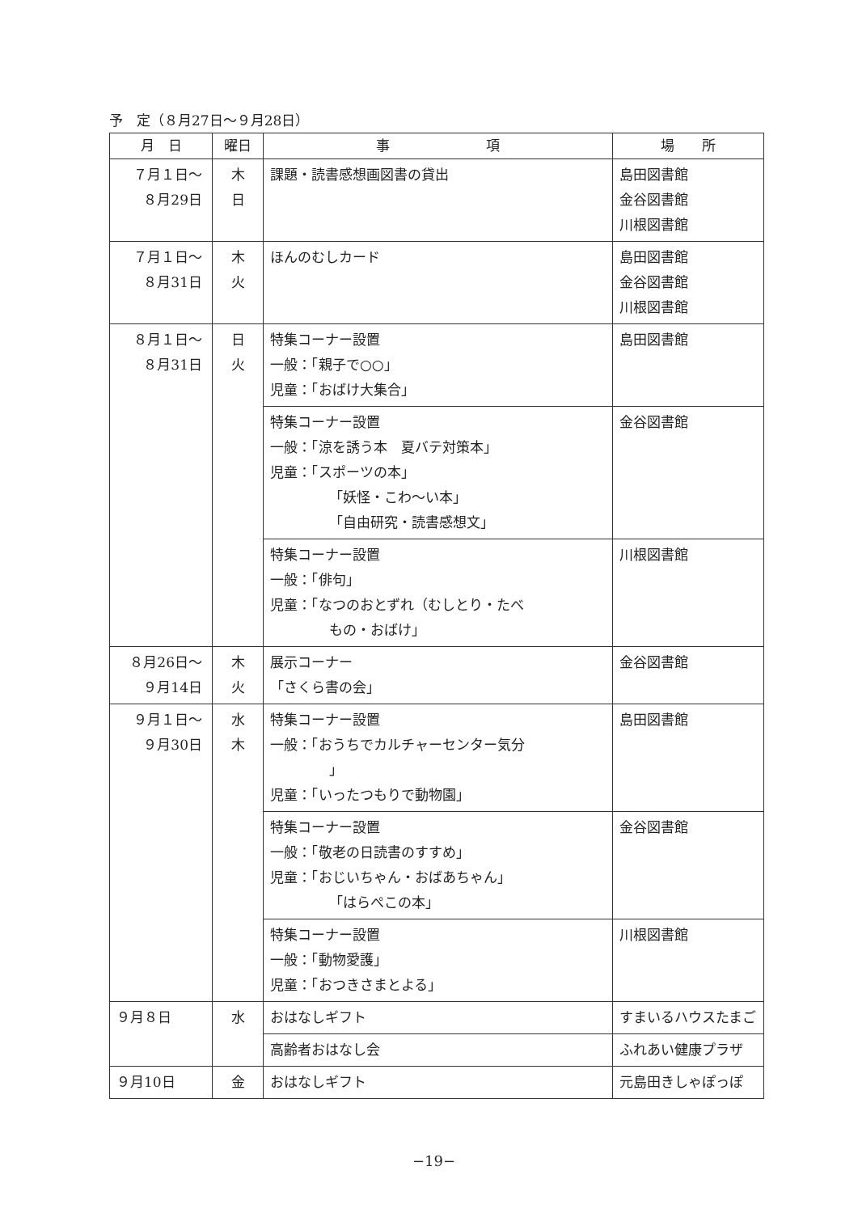予　定（８月27日～９月28日）
| 月 日 | 曜日 | 事 項 | 場 所 |
| --- | --- | --- | --- |
| ７月１日～ ８月29日 | 木 日 | 課題・読書感想画図書の貸出 | 島田図書館 金谷図書館 川根図書館 |
| ７月１日～ ８月31日 | 木 火 | ほんのむしカード | 島田図書館 金谷図書館 川根図書館 |
| ８月１日～ ８月31日 | 日 火 | 特集コーナー設置 一般：「親子で○○」 児童：「おばけ大集合」 | 島田図書館 |
| | | 特集コーナー設置 一般：「涼を誘う本 夏バテ対策本」 児童：「スポーツの本」 「妖怪・こわ～い本」 「自由研究・読書感想文」 | 金谷図書館 |
| | | 特集コーナー設置 一般：「俳句」 児童：「なつのおとずれ（むしとり・たべ もの・おばけ」 | 川根図書館 |
| ８月26日～ ９月14日 | 木 火 | 展示コーナー 「さくら書の会」 | 金谷図書館 |
| ９月１日～ ９月30日 | 水 木 | 特集コーナー設置 一般：「おうちでカルチャーセンター気分 」 児童：「いったつもりで動物園」 | 島田図書館 |
| | | 特集コーナー設置 一般：「敬老の日読書のすすめ」 児童：「おじいちゃん・おばあちゃん」 「はらぺこの本」 | 金谷図書館 |
| | | 特集コーナー設置 一般：「動物愛護」 児童：「おつきさまとよる」 | 川根図書館 |
| ９月８日 | 水 | おはなしギフト | すまいるハウスたまご |
| | | 高齢者おはなし会 | ふれあい健康プラザ |
| ９月10日 | 金 | おはなしギフト | 元島田きしゃぽっぽ |
−19−